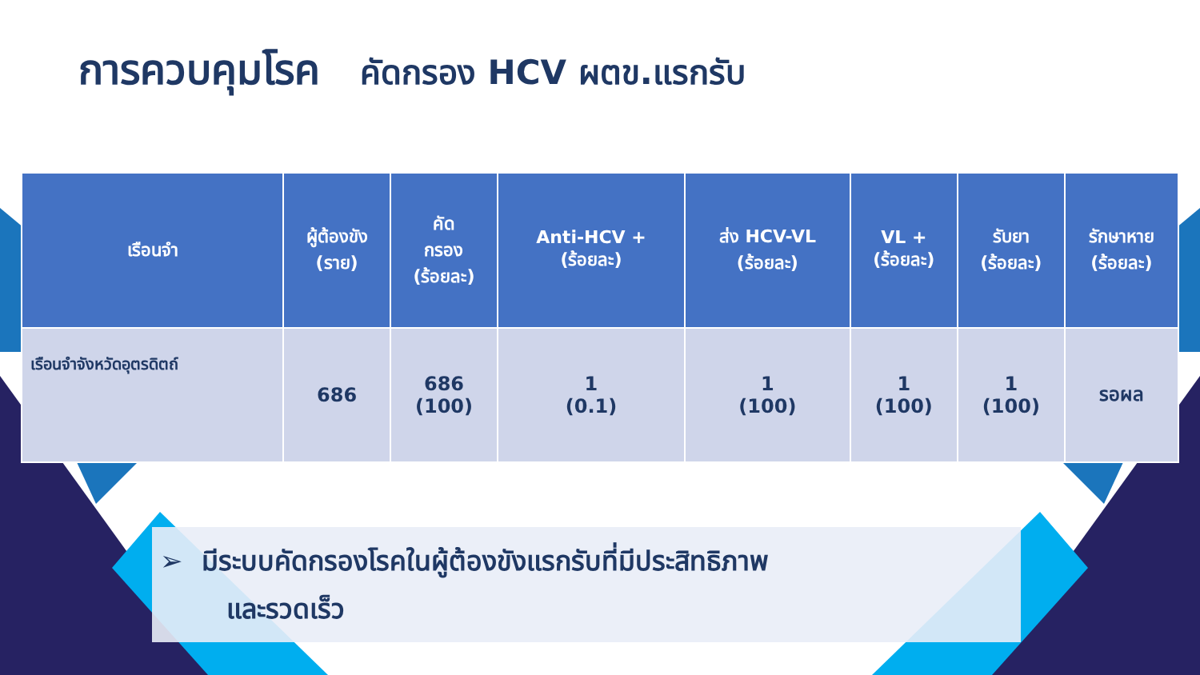การควบคุมโรค คัดกรอง HCV ผตข.แรกรับ
| เรือนจำ | ผู้ต้องขัง (ราย) | คัด กรอง (ร้อยละ) | Anti-HCV + (ร้อยละ) | ส่ง HCV-VL (ร้อยละ) | VL + (ร้อยละ) | รับยา (ร้อยละ) | รักษาหาย (ร้อยละ) |
| --- | --- | --- | --- | --- | --- | --- | --- |
| เรือนจำจังหวัดอุตรดิตถ์ | 686 | 686 (100) | 1 (0.1) | 1 (100) | 1 (100) | 1 (100) | รอผล |
➢ มีระบบคัดกรองโรคในผู้ต้องขังแรกรับที่มีประสิทธิภาพ
และรวดเร็ว